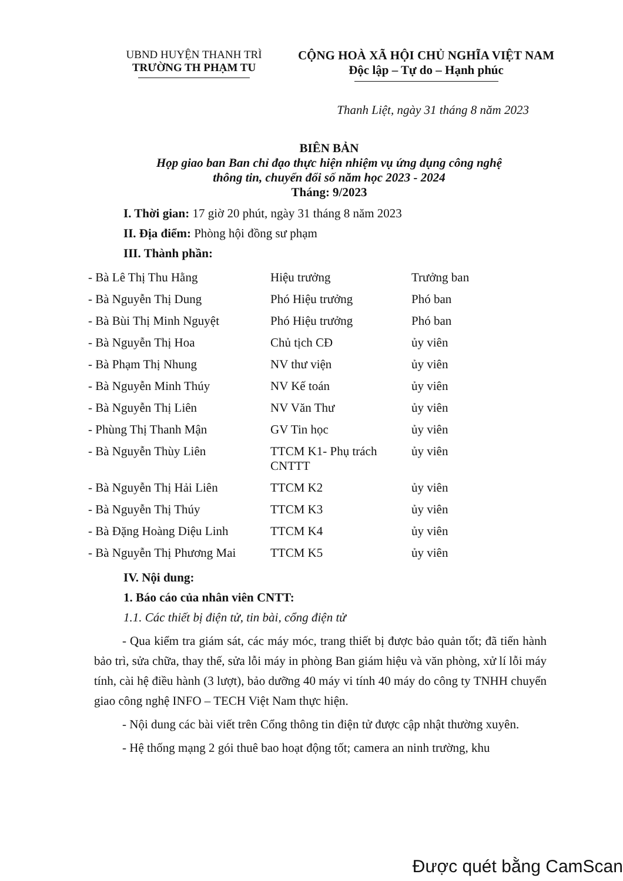UBND HUYỆN THANH TRÌ
TRƯỜNG TH PHẠM TU
CỘNG HOÀ XÃ HỘI CHỦ NGHĨA VIỆT NAM
Độc lập – Tự do – Hạnh phúc
Thanh Liệt, ngày 31 tháng 8 năm 2023
BIÊN BẢN
Họp giao ban Ban chỉ đạo thực hiện nhiệm vụ ứng dụng công nghệ
thông tin, chuyển đổi số năm học 2023 - 2024
Tháng: 9/2023
I. Thời gian: 17 giờ 20 phút, ngày 31 tháng 8 năm 2023
II. Địa điểm: Phòng hội đồng sư phạm
III. Thành phần:
| - Bà Lê Thị Thu Hằng | Hiệu trưởng | Trưởng ban |
| - Bà Nguyễn Thị Dung | Phó Hiệu trưởng | Phó ban |
| - Bà Bùi Thị Minh Nguyệt | Phó Hiệu trưởng | Phó ban |
| - Bà Nguyễn Thị Hoa | Chủ tịch CĐ | ủy viên |
| - Bà Phạm Thị Nhung | NV thư viện | ủy viên |
| - Bà Nguyễn Minh Thúy | NV Kế toán | ủy viên |
| - Bà Nguyễn Thị Liên | NV Văn Thư | ủy viên |
| - Phùng Thị Thanh Mận | GV Tin học | ủy viên |
| - Bà Nguyễn Thùy Liên | TTCM K1- Phụ trách CNTTT | ủy viên |
| - Bà Nguyễn Thị Hải Liên | TTCM K2 | ủy viên |
| - Bà Nguyễn Thị Thúy | TTCM K3 | ủy viên |
| - Bà Đặng Hoàng Diệu Linh | TTCM K4 | ủy viên |
| - Bà Nguyễn Thị Phương Mai | TTCM K5 | ủy viên |
IV. Nội dung:
1. Báo cáo của nhân viên CNTT:
1.1. Các thiết bị điện tử, tin bài, cổng điện tử
- Qua kiểm tra giám sát, các máy móc, trang thiết bị được bảo quản tốt; đã tiến hành bảo trì, sửa chữa, thay thế, sửa lỗi máy in phòng Ban giám hiệu và văn phòng, xử lí lỗi máy tính, cài hệ điều hành (3 lượt), bảo dưỡng 40 máy vi tính 40 máy do công ty TNHH chuyển giao công nghệ INFO – TECH Việt Nam thực hiện.
- Nội dung các bài viết trên Cổng thông tin điện tử được cập nhật thường xuyên.
- Hệ thống mạng 2 gói thuê bao hoạt động tốt; camera an ninh trường, khu
Được quét bằng CamScan